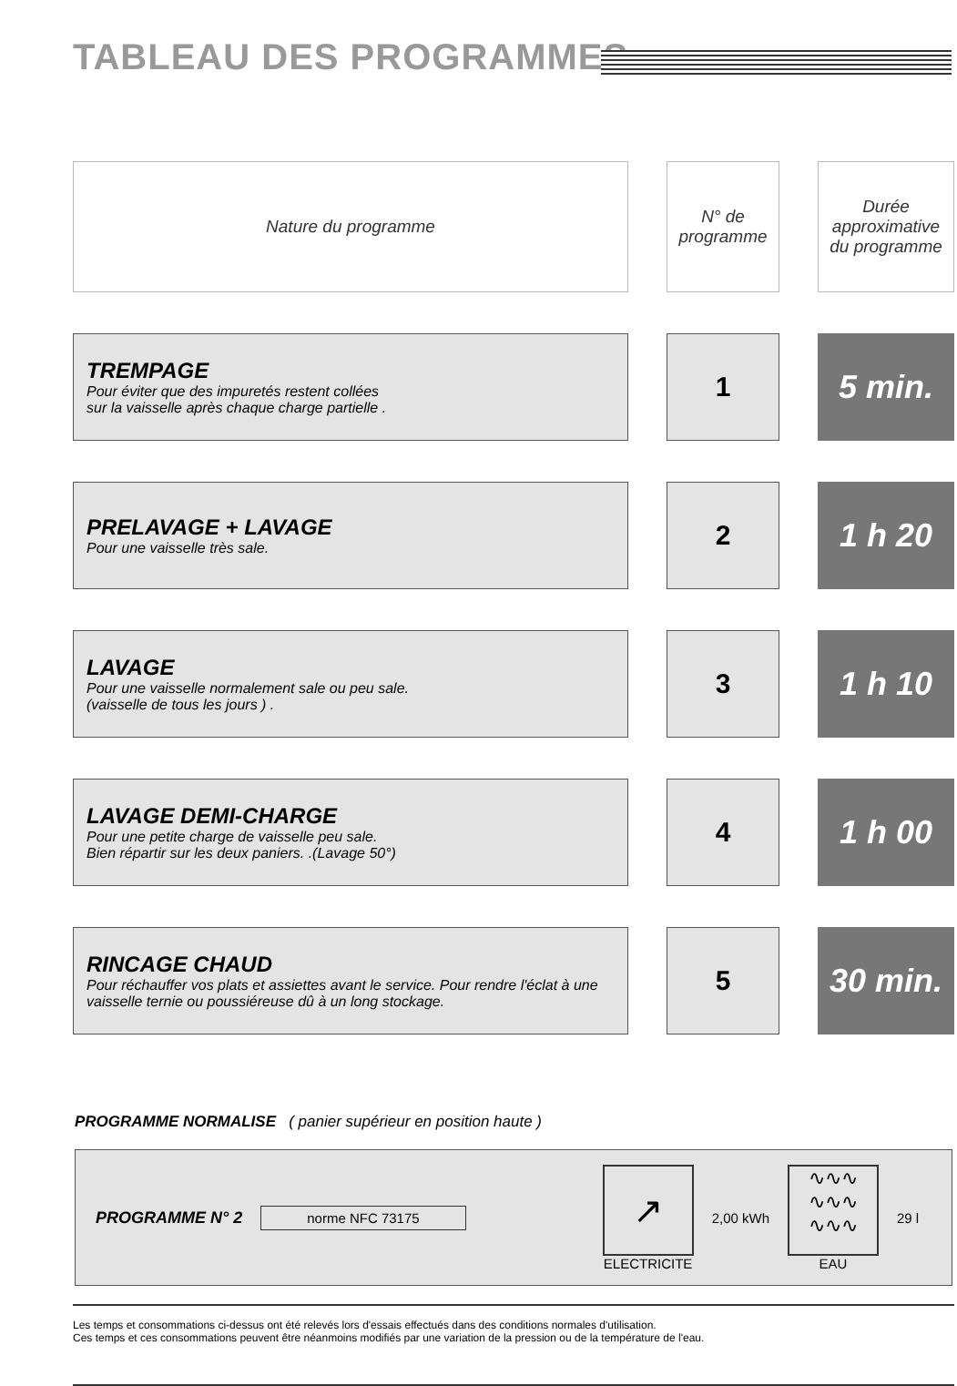TABLEAU DES PROGRAMMES
| Nature du programme | | N° de programme | | Durée approximative du programme |
| TREMPAGE Pour éviter que des impuretés restent collées sur la vaisselle après chaque charge partielle . | | 1 | | 5 min. |
| PRELAVAGE + LAVAGE Pour une vaisselle très sale. | | 2 | | 1 h 20 |
| LAVAGE Pour une vaisselle normalement sale ou peu sale. (vaisselle de tous les jours ) . | | 3 | | 1 h 10 |
| LAVAGE DEMI-CHARGE Pour une petite charge de vaisselle peu sale. Bien répartir sur les deux paniers. .(Lavage 50°) | | 4 | | 1 h 00 |
| RINCAGE CHAUD Pour réchauffer vos plats et assiettes avant le service. Pour rendre l'éclat à une vaisselle ternie ou poussiéreuse dû à un long stockage. | | 5 | | 30 min. |
PROGRAMME NORMALISE ( panier supérieur en position haute )
PROGRAMME N° 2 norme NFC 73175 ↗
ELECTRICITE 2,00 kWh ∿∿∿
∿∿∿
∿∿∿
EAU 29 l
Les temps et consommations ci-dessus ont été relevés lors d'essais effectués dans des conditions normales d'utilisation.
Ces temps et ces consommations peuvent être néanmoins modifiés par une variation de la pression ou de la température de l'eau.